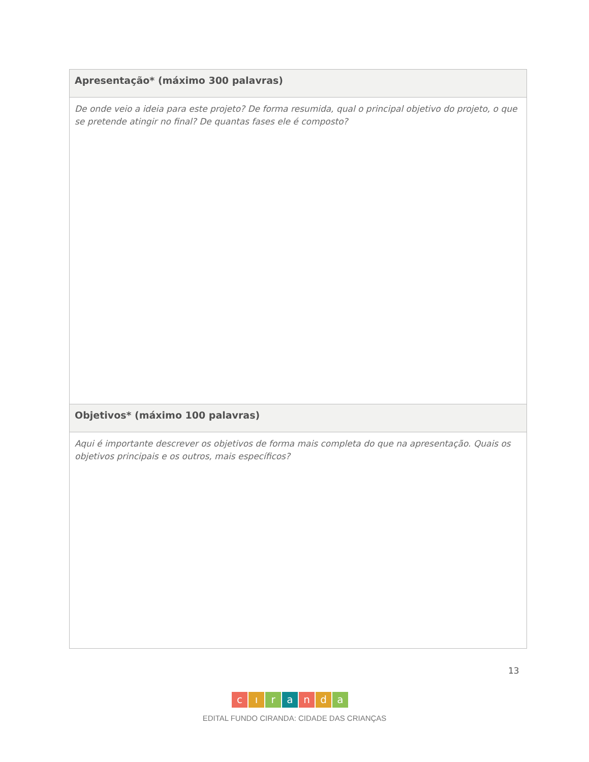| Apresentação* (máximo 300 palavras) |
| --- |
| De onde veio a ideia para este projeto? De forma resumida, qual o principal objetivo do projeto, o que se pretende atingir no final? De quantas fases ele é composto? |
| Objetivos* (máximo 100 palavras) |
| Aqui é importante descrever os objetivos de forma mais completa do que na apresentação. Quais os objetivos principais e os outros, mais específicos? |
13
cıranda
EDITAL FUNDO CIRANDA: CIDADE DAS CRIANÇAS